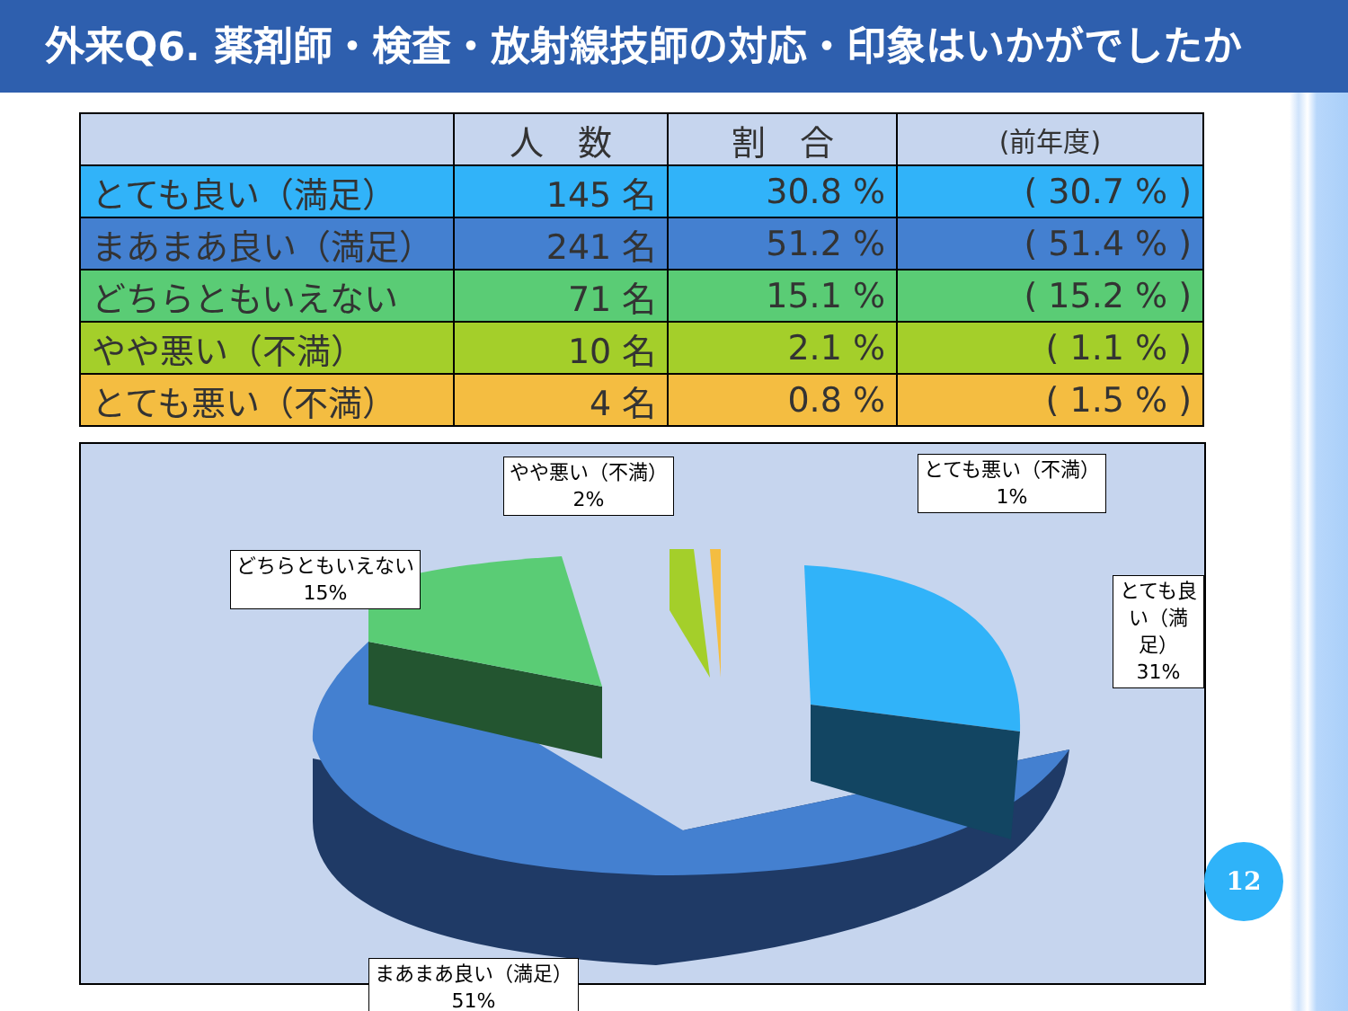外来Q6. 薬剤師・検査・放射線技師の対応・印象はいかがでしたか
| | 人 数 | 割 合 | (前年度) |
| --- | --- | --- | --- |
| とても良い（満足） | 145 名 | 30.8 % | ( 30.7 % ) |
| まあまあ良い（満足） | 241 名 | 51.2 % | ( 51.4 % ) |
| どちらともいえない | 71 名 | 15.1 % | ( 15.2 % ) |
| やや悪い（不満） | 10 名 | 2.1 % | ( 1.1 % ) |
| とても悪い（不満） | 4 名 | 0.8 % | ( 1.5 % ) |
やや悪い（不満）
2%
とても悪い（不満）
1%
どちらともいえない
15%
とても良い（満足）
31%
まあまあ良い（満足）
51%
12